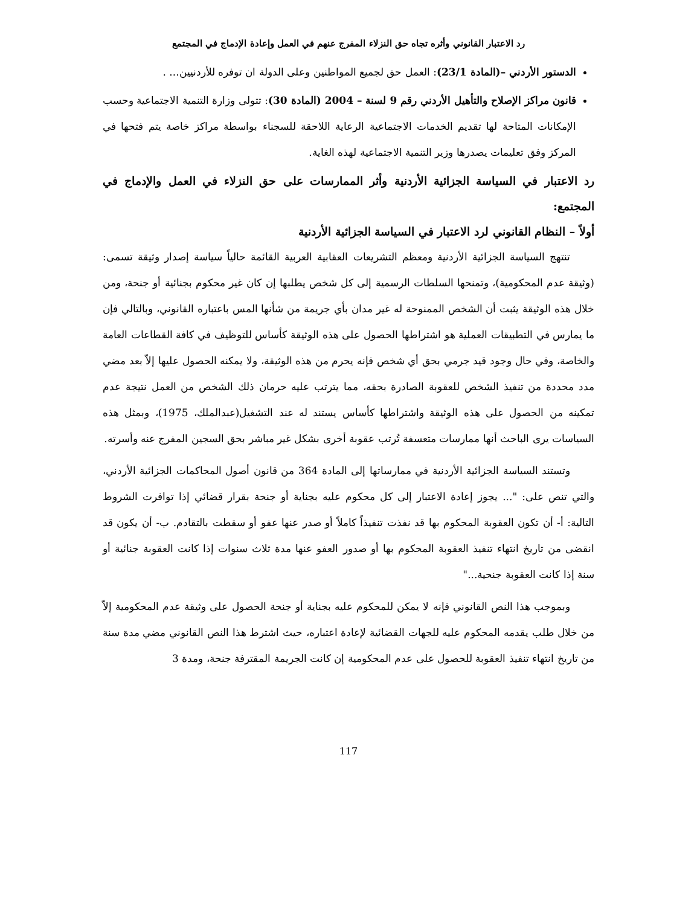رد الاعتبار القانوني وأثره تجاه حق النزلاء المفرج عنهم في العمل وإعادة الإدماج في المجتمع
الدستور الأردني –(المادة 23/1): العمل حق لجميع المواطنين وعلى الدولة ان توفره للأردنيين... .
قانون مراكز الإصلاح والتأهيل الأردني رقم 9 لسنة – 2004 (المادة 30): تتولى وزارة التنمية الاجتماعية وحسب الإمكانات المتاحة لها تقديم الخدمات الاجتماعية الرعاية اللاحقة للسجناء بواسطة مراكز خاصة يتم فتحها في المركز وفق تعليمات يصدرها وزير التنمية الاجتماعية لهذه الغاية.
رد الاعتبار في السياسة الجزائية الأردنية وأثر الممارسات على حق النزلاء في العمل والإدماج في المجتمع:
أولاً – النظام القانوني لرد الاعتبار في السياسة الجزائية الأردنية
تنتهج السياسة الجزائية الأردنية ومعظم التشريعات العقابية العربية القائمة حالياً سياسة إصدار وثيقة تسمى: (وثيقة عدم المحكومية)، وتمنحها السلطات الرسمية إلى كل شخص يطلبها إن كان غير محكوم بجنائية أو جنحة، ومن خلال هذه الوثيقة يثبت أن الشخص الممنوحة له غير مدان بأي جريمة من شأنها المس باعتباره القانوني، وبالتالي فإن ما يمارس في التطبيقات العملية هو اشتراطها الحصول على هذه الوثيقة كأساس للتوظيف في كافة القطاعات العامة والخاصة، وفي حال وجود قيد جرمي بحق أي شخص فإنه يحرم من هذه الوثيقة، ولا يمكنه الحصول عليها إلاّ بعد مضي مدد محددة من تنفيذ الشخص للعقوبة الصادرة بحقه، مما يترتب عليه حرمان ذلك الشخص من العمل نتيجة عدم تمكينه من الحصول على هذه الوثيقة واشتراطها كأساس يستند له عند التشغيل(عبدالملك، 1975)، وبمثل هذه السياسات يرى الباحث أنها ممارسات متعسفة تُرتب عقوبة أخرى بشكل غير مباشر بحق السجين المفرج عنه وأسرته.
وتستند السياسة الجزائية الأردنية في ممارساتها إلى المادة 364 من قانون أصول المحاكمات الجزائية الأردني، والتي تنص على: "... يجوز إعادة الاعتبار إلى كل محكوم عليه بجناية أو جنحة بقرار قضائي إذا توافرت الشروط التالية: أ- أن تكون العقوبة المحكوم بها قد نفذت تنفيذاً كاملاً أو صدر عنها عفو أو سقطت بالتقادم. ب- أن يكون قد انقضى من تاريخ انتهاء تنفيذ العقوبة المحكوم بها أو صدور العفو عنها مدة ثلاث سنوات إذا كانت العقوبة جنائية أو سنة إذا كانت العقوبة جنحية..."
وبموجب هذا النص القانوني فإنه لا يمكن للمحكوم عليه بجناية أو جنحة الحصول على وثيقة عدم المحكومية إلاّ من خلال طلب يقدمه المحكوم عليه للجهات القضائية لإعادة اعتباره، حيث اشترط هذا النص القانوني مضي مدة سنة من تاريخ انتهاء تنفيذ العقوبة للحصول على عدم المحكومية إن كانت الجريمة المقترفة جنحة، ومدة 3
117